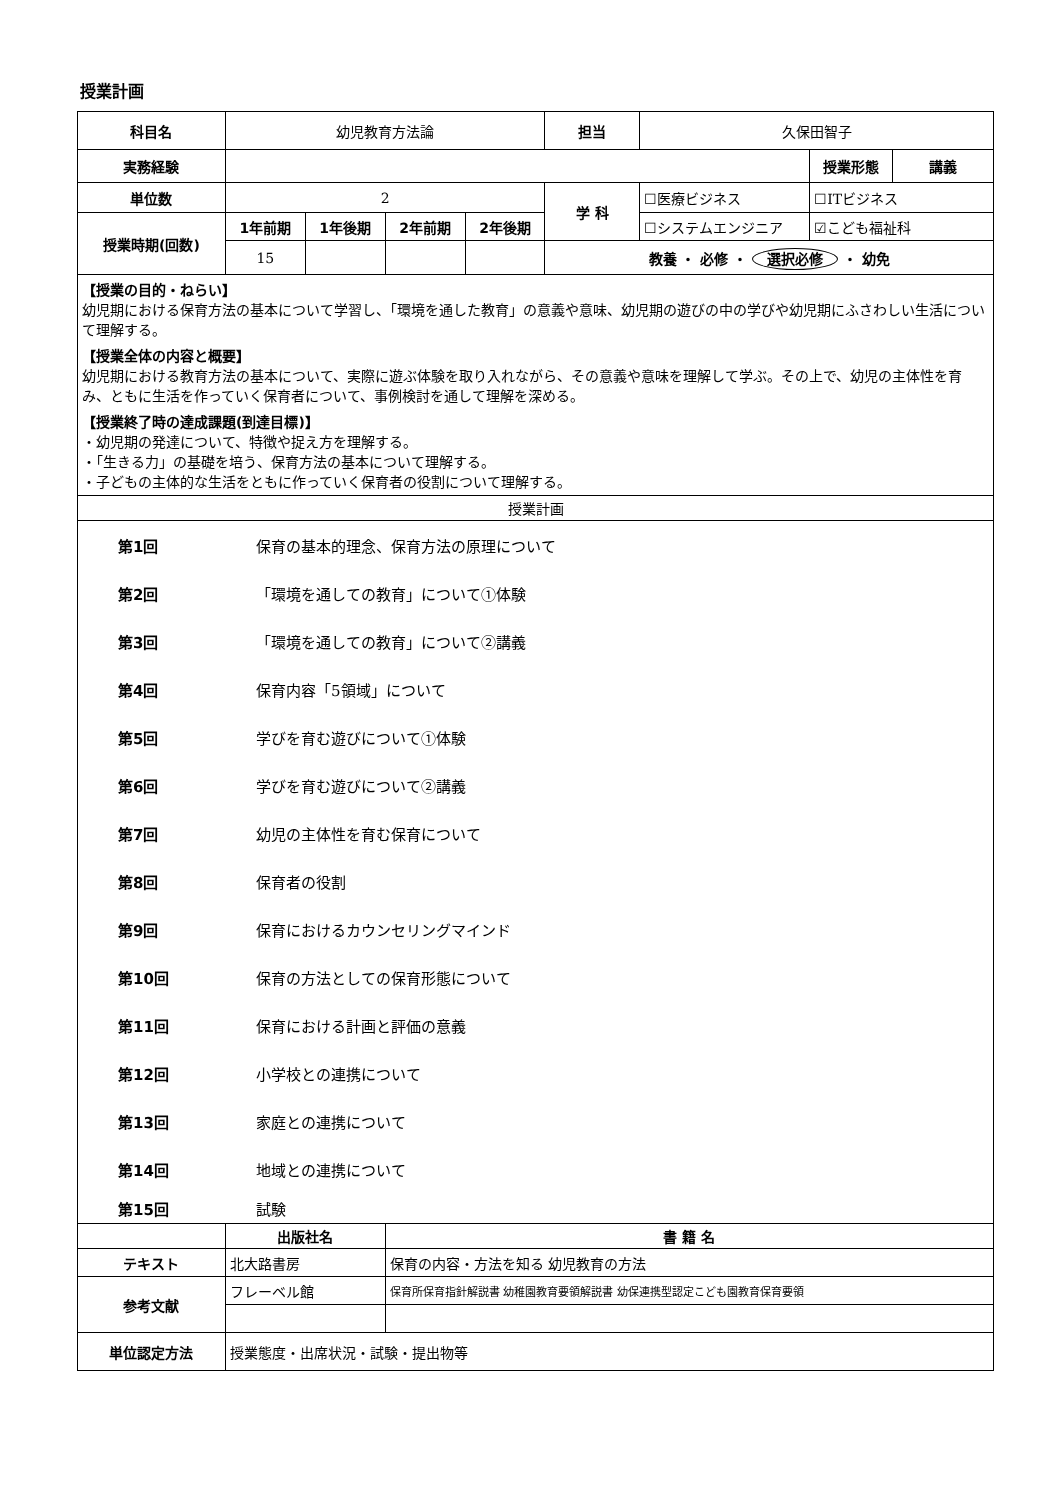授業計画
| 科目名 | 幼児教育方法論 | | | | 担当 | 久保田智子 | | |
| 実務経験 | | | | | | | 授業形態 | 講義 |
| 単位数 | 2 | | | | 学 科 | ☐医療ビジネス | ☐ITビジネス | |
| 授業時期(回数) | 1年前期 | 1年後期 | 2年前期 | 2年後期 | | ☐システムエンジニア | ☑こども福祉科 | |
| | 15 | | | | 教養 ・ 必修 ・ 選択必修 ・ 幼免 | | | |
| 【授業の目的・ねらい】 幼児期における保育方法の基本について学習し、「環境を通した教育」の意義や意味、幼児期の遊びの中の学びや幼児期にふさわしい生活について理解する。 【授業全体の内容と概要】 幼児期における教育方法の基本について、実際に遊ぶ体験を取り入れながら、その意義や意味を理解して学ぶ。その上で、幼児の主体性を育み、ともに生活を作っていく保育者について、事例検討を通して理解を深める。 【授業終了時の達成課題(到達目標)】 ・幼児期の発達について、特徴や捉え方を理解する。 ・「生きる力」の基礎を培う、保育方法の基本について理解する。 ・子どもの主体的な生活をともに作っていく保育者の役割について理解する。 | | | | | | | | |
| 授業計画 | | | | | | | | |
| / 第1回 / 保育の基本的理念、保育方法の原理について / / 第2回 / 「環境を通しての教育」について①体験 / / 第3回 / 「環境を通しての教育」について②講義 / / 第4回 / 保育内容「5領域」について / / 第5回 / 学びを育む遊びについて①体験 / / 第6回 / 学びを育む遊びについて②講義 / / 第7回 / 幼児の主体性を育む保育について / / 第8回 / 保育者の役割 / / 第9回 / 保育におけるカウンセリングマインド / / 第10回 / 保育の方法としての保育形態について / / 第11回 / 保育における計画と評価の意義 / / 第12回 / 小学校との連携について / / 第13回 / 家庭との連携について / / 第14回 / 地域との連携について / / 第15回 / 試験 / | | | | | | | | |
| | 出版社名 | | 書 籍 名 | | | | | |
| テキスト | 北大路書房 | | 保育の内容・方法を知る 幼児教育の方法 | | | | | |
| 参考文献 | フレーベル館 | | 保育所保育指針解説書 幼稚園教育要領解説書 幼保連携型認定こども園教育保育要領 | | | | | |
| 単位認定方法 | 授業態度・出席状況・試験・提出物等 | | | | | | | |